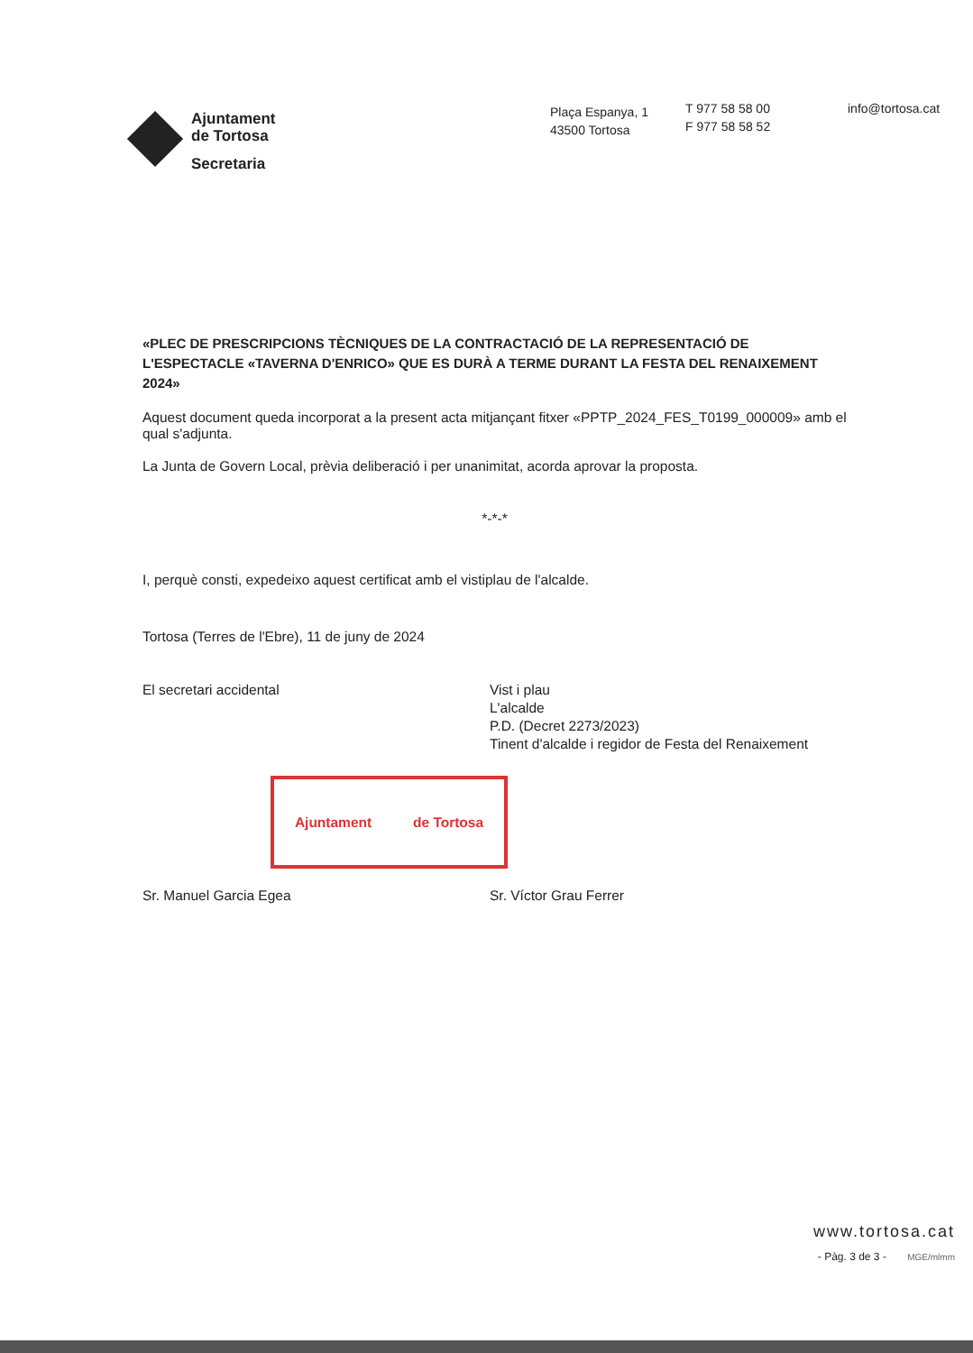Ajuntament
de Tortosa
Secretaria
Plaça Espanya, 1
43500 Tortosa
T 977 58 58 00
F 977 58 58 52
info@tortosa.cat
«PLEC DE PRESCRIPCIONS TÈCNIQUES DE LA CONTRACTACIÓ DE LA REPRESENTACIÓ DE L'ESPECTACLE «TAVERNA D'ENRICO» QUE ES DURÀ A TERME DURANT LA FESTA DEL RENAIXEMENT 2024»
Aquest document queda incorporat a la present acta mitjançant fitxer «PPTP_2024_FES_T0199_000009» amb el qual s'adjunta.
La Junta de Govern Local, prèvia deliberació i per unanimitat, acorda aprovar la proposta.
*-*-*
I, perquè consti, expedeixo aquest certificat amb el vistiplau de l'alcalde.
Tortosa (Terres de l'Ebre), 11 de juny de 2024
El secretari accidental Vist i plau
L'alcalde
P.D. (Decret 2273/2023)
Tinent d'alcalde i regidor de Festa del Renaixement
Ajuntament de Tortosa
Sr. Manuel Garcia Egea Sr. Víctor Grau Ferrer
www.tortosa.cat
- Pàg. 3 de 3 - MGE/mlmm